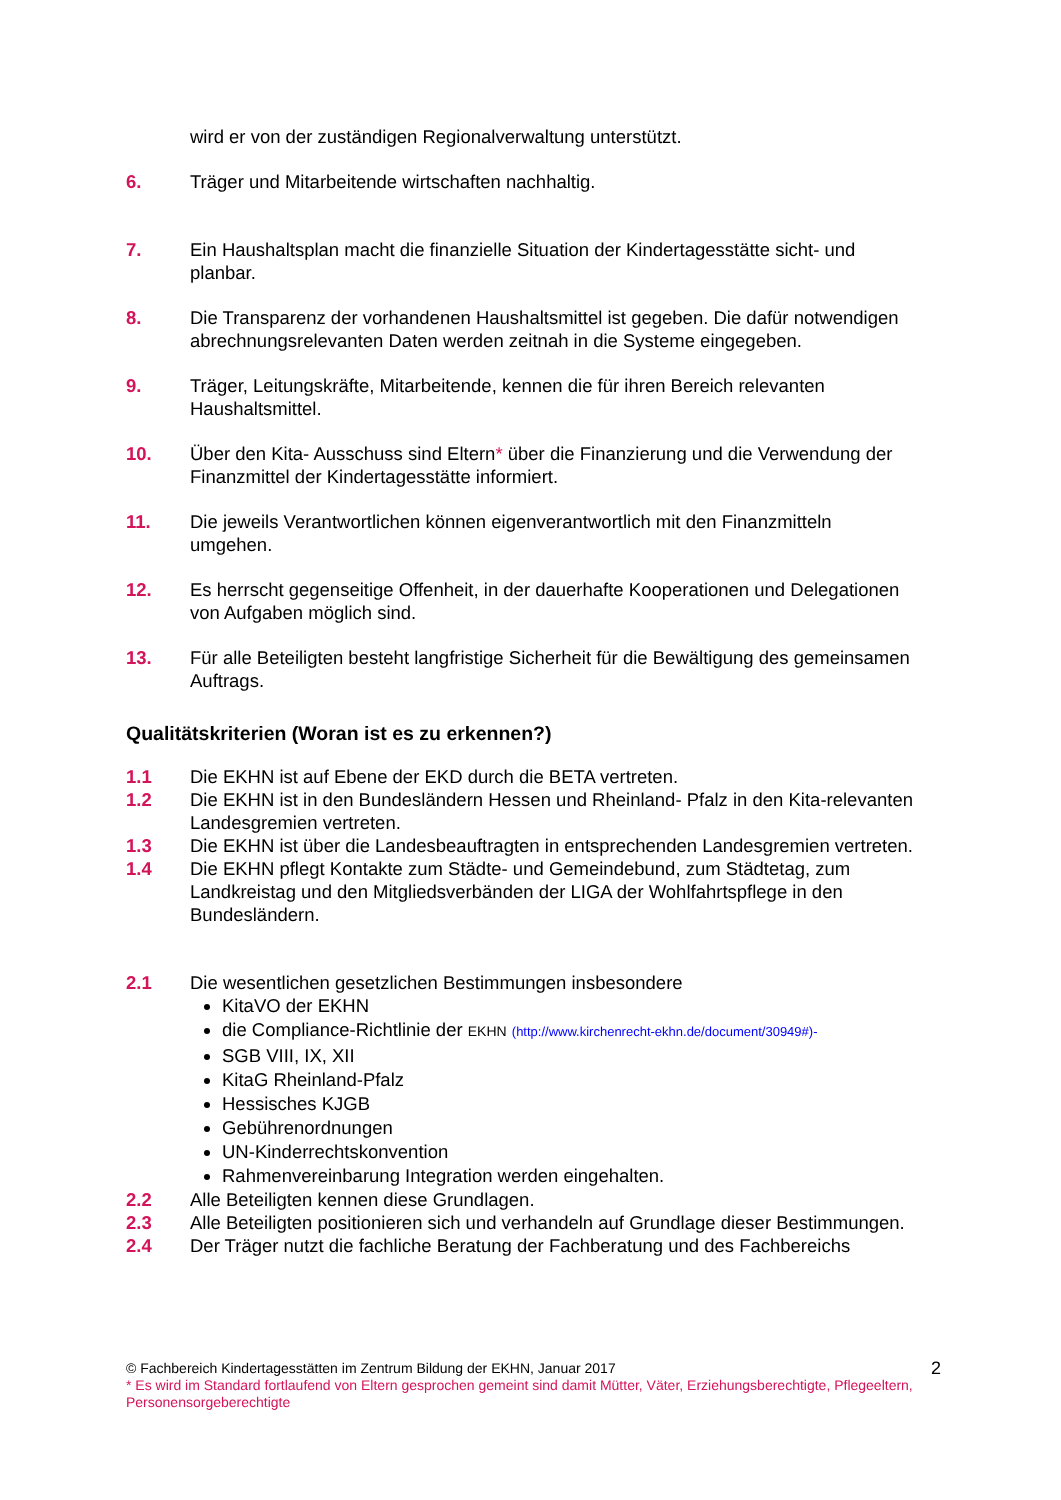wird er von der zuständigen Regionalverwaltung unterstützt.
6. Träger und Mitarbeitende wirtschaften nachhaltig.
7. Ein Haushaltsplan macht die finanzielle Situation der Kindertagesstätte sicht- und planbar.
8. Die Transparenz der vorhandenen Haushaltsmittel ist gegeben. Die dafür notwendigen abrechnungsrelevanten Daten werden zeitnah in die Systeme eingegeben.
9. Träger, Leitungskräfte, Mitarbeitende, kennen die für ihren Bereich relevanten Haushaltsmittel.
10. Über den Kita- Ausschuss sind Eltern* über die Finanzierung und die Verwendung der Finanzmittel der Kindertagesstätte informiert.
11. Die jeweils Verantwortlichen können eigenverantwortlich mit den Finanzmitteln umgehen.
12. Es herrscht gegenseitige Offenheit, in der dauerhafte Kooperationen und Delegationen von Aufgaben möglich sind.
13. Für alle Beteiligten besteht langfristige Sicherheit für die Bewältigung des gemeinsamen Auftrags.
Qualitätskriterien (Woran ist es zu erkennen?)
1.1 Die EKHN ist auf Ebene der EKD durch die BETA vertreten.
1.2 Die EKHN ist in den Bundesländern Hessen und Rheinland- Pfalz in den Kita-relevanten Landesgremien vertreten.
1.3 Die EKHN ist über die Landesbeauftragten in entsprechenden Landesgremien vertreten.
1.4 Die EKHN pflegt Kontakte zum Städte- und Gemeindebund, zum Städtetag, zum Landkreistag und den Mitgliedsverbänden der LIGA der Wohlfahrtspflege in den Bundesländern.
2.1 Die wesentlichen gesetzlichen Bestimmungen insbesondere
KitaVO der EKHN
die Compliance-Richtlinie der EKHN (http://www.kirchenrecht-ekhn.de/document/30949#)-
SGB VIII, IX, XII
KitaG Rheinland-Pfalz
Hessisches KJGB
Gebührenordnungen
UN-Kinderrechtskonvention
Rahmenvereinbarung Integration werden eingehalten.
2.2 Alle Beteiligten kennen diese Grundlagen.
2.3 Alle Beteiligten positionieren sich und verhandeln auf Grundlage dieser Bestimmungen.
2.4 Der Träger nutzt die fachliche Beratung der Fachberatung und des Fachbereichs
© Fachbereich Kindertagesstätten im Zentrum Bildung der EKHN, Januar 2017
2
* Es wird im Standard fortlaufend von Eltern gesprochen gemeint sind damit Mütter, Väter, Erziehungsberechtigte, Pflegeeltern, Personensorgeberechtigte